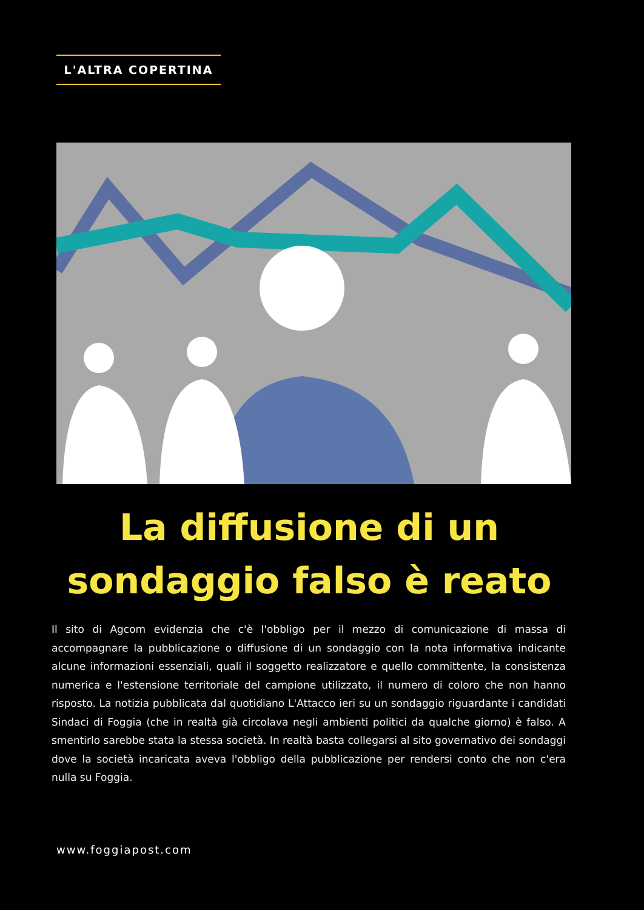L'ALTRA COPERTINA
La diffusione di un
sondaggio falso è reato
Il sito di Agcom evidenzia che c'è l'obbligo per il mezzo di comunicazione di massa di accompagnare la pubblicazione o diffusione di un sondaggio con la nota informativa indicante alcune informazioni essenziali, quali il soggetto realizzatore e quello committente, la consistenza numerica e l'estensione territoriale del campione utilizzato, il numero di coloro che non hanno risposto. La notizia pubblicata dal quotidiano L'Attacco ieri su un sondaggio riguardante i candidati Sindaci di Foggia (che in realtà già circolava negli ambienti politici da qualche giorno) è falso. A smentirlo sarebbe stata la stessa società. In realtà basta collegarsi al sito governativo dei sondaggi dove la società incaricata aveva l'obbligo della pubblicazione per rendersi conto che non c'era nulla su Foggia.
www.foggiapost.com